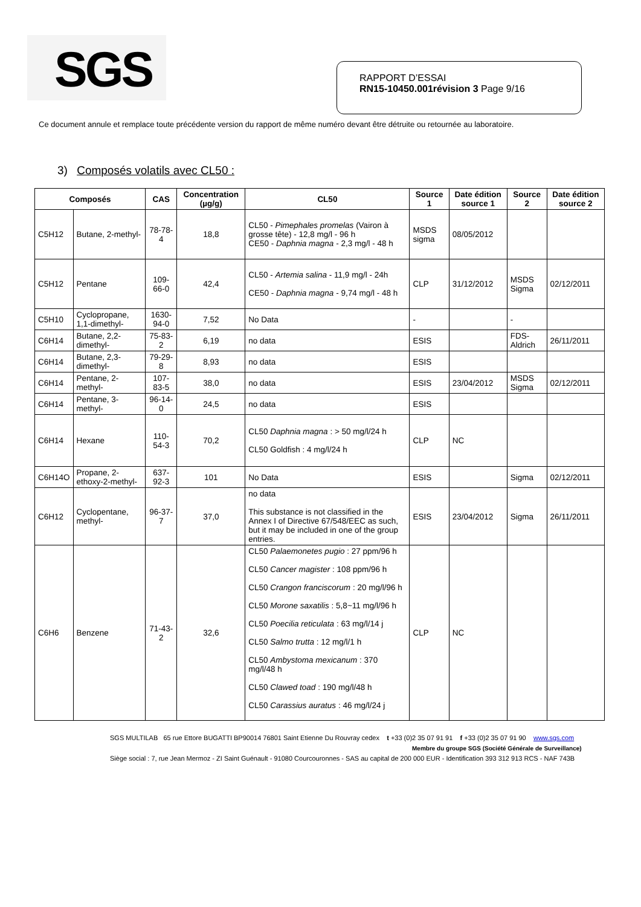SGS
RAPPORT D’ESSAI
RN15-10450.001révision 3 Page 9/16
Ce document annule et remplace toute précédente version du rapport de même numéro devant être détruite ou retournée au laboratoire.
3) Composés volatils avec CL50 :
| Composés | | CAS | Concentration (µg/g) | CL50 | Source 1 | Date édition source 1 | Source 2 | Date édition source 2 |
| --- | --- | --- | --- | --- | --- | --- | --- | --- |
| C5H12 | Butane, 2-methyl- | 78-78-4 | 18,8 | CL50 - Pimephales promelas (Vairon à grosse tête) - 12,8 mg/l - 96 h CE50 - Daphnia magna - 2,3 mg/l - 48 h | MSDS sigma | 08/05/2012 | | |
| C5H12 | Pentane | 109-66-0 | 42,4 | CL50 - Artemia salina - 11,9 mg/l - 24h CE50 - Daphnia magna - 9,74 mg/l - 48 h | CLP | 31/12/2012 | MSDS Sigma | 02/12/2011 |
| C5H10 | Cyclopropane, 1,1-dimethyl- | 1630-94-0 | 7,52 | No Data | - | | - | |
| C6H14 | Butane, 2,2-dimethyl- | 75-83-2 | 6,19 | no data | ESIS | | FDS-Aldrich | 26/11/2011 |
| C6H14 | Butane, 2,3-dimethyl- | 79-29-8 | 8,93 | no data | ESIS | | | |
| C6H14 | Pentane, 2-methyl- | 107-83-5 | 38,0 | no data | ESIS | 23/04/2012 | MSDS Sigma | 02/12/2011 |
| C6H14 | Pentane, 3-methyl- | 96-14-0 | 24,5 | no data | ESIS | | | |
| C6H14 | Hexane | 110-54-3 | 70,2 | CL50 Daphnia magna : > 50 mg/l/24 h CL50 Goldfish : 4 mg/l/24 h | CLP | NC | | |
| C6H14O | Propane, 2-ethoxy-2-methyl- | 637-92-3 | 101 | No Data | ESIS | | Sigma | 02/12/2011 |
| C6H12 | Cyclopentane, methyl- | 96-37-7 | 37,0 | no data This substance is not classified in the Annex I of Directive 67/548/EEC as such, but it may be included in one of the group entries. | ESIS | 23/04/2012 | Sigma | 26/11/2011 |
| C6H6 | Benzene | 71-43-2 | 32,6 | CL50 Palaemonetes pugio : 27 ppm/96 h CL50 Cancer magister : 108 ppm/96 h CL50 Crangon franciscorum : 20 mg/l/96 h CL50 Morone saxatilis : 5,8~11 mg/l/96 h CL50 Poecilia reticulata : 63 mg/l/14 j CL50 Salmo trutta : 12 mg/l/1 h CL50 Ambystoma mexicanum : 370 mg/l/48 h CL50 Clawed toad : 190 mg/l/48 h CL50 Carassius auratus : 46 mg/l/24 j | CLP | NC | | |
SGS MULTILAB 65 rue Ettore BUGATTI BP90014 76801 Saint Etienne Du Rouvray cedex t +33 (0)2 35 07 91 91 f +33 (0)2 35 07 91 90 www.sgs.com
Membre du groupe SGS (Société Générale de Surveillance)
Siège social : 7, rue Jean Mermoz - ZI Saint Guénault - 91080 Courcouronnes - SAS au capital de 200 000 EUR - Identification 393 312 913 RCS - NAF 743B